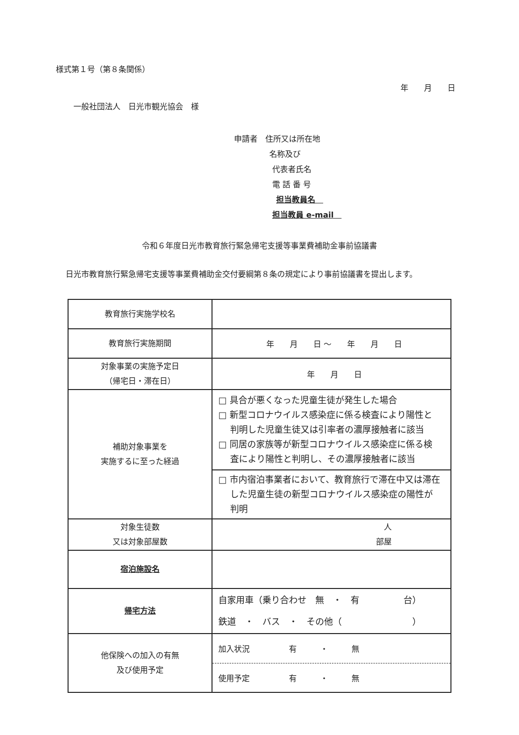様式第１号（第８条関係）
年　　月　　日
一般社団法人　日光市観光協会　様
申請者　住所又は所在地
名称及び
代表者氏名
電 話 番 号
担当教員名　
担当教員 e-mail　
令和６年度日光市教育旅行緊急帰宅支援等事業費補助金事前協議書
日光市教育旅行緊急帰宅支援等事業費補助金交付要綱第８条の規定により事前協議書を提出します。
| 教育旅行実施学校名 | |
| 教育旅行実施期間 | 年 月 日 ～ 年 月 日 |
| 対象事業の実施予定日 （帰宅日・滞在日） | 年 月 日 |
| 補助対象事業を 実施するに至った経過 | □ 具合が悪くなった児童生徒が発生した場合 □ 新型コロナウイルス感染症に係る検査により陽性と 判明した児童生徒又は引率者の濃厚接触者に該当 □ 同居の家族等が新型コロナウイルス感染症に係る検 査により陽性と判明し、その濃厚接触者に該当 |
| | □ 市内宿泊事業者において、教育旅行で滞在中又は滞在 した児童生徒の新型コロナウイルス感染症の陽性が 判明 |
| 対象生徒数 又は対象部屋数 | 人 部屋 |
| 宿泊施設名 | |
| 帰宅方法 | 自家用車（乗り合わせ 無 ・ 有 台） 鉄道 ・ バス ・ その他（ ） |
| 他保険への加入の有無 及び使用予定 | 加入状況 有 ・ 無 |
| | 使用予定 有 ・ 無 |